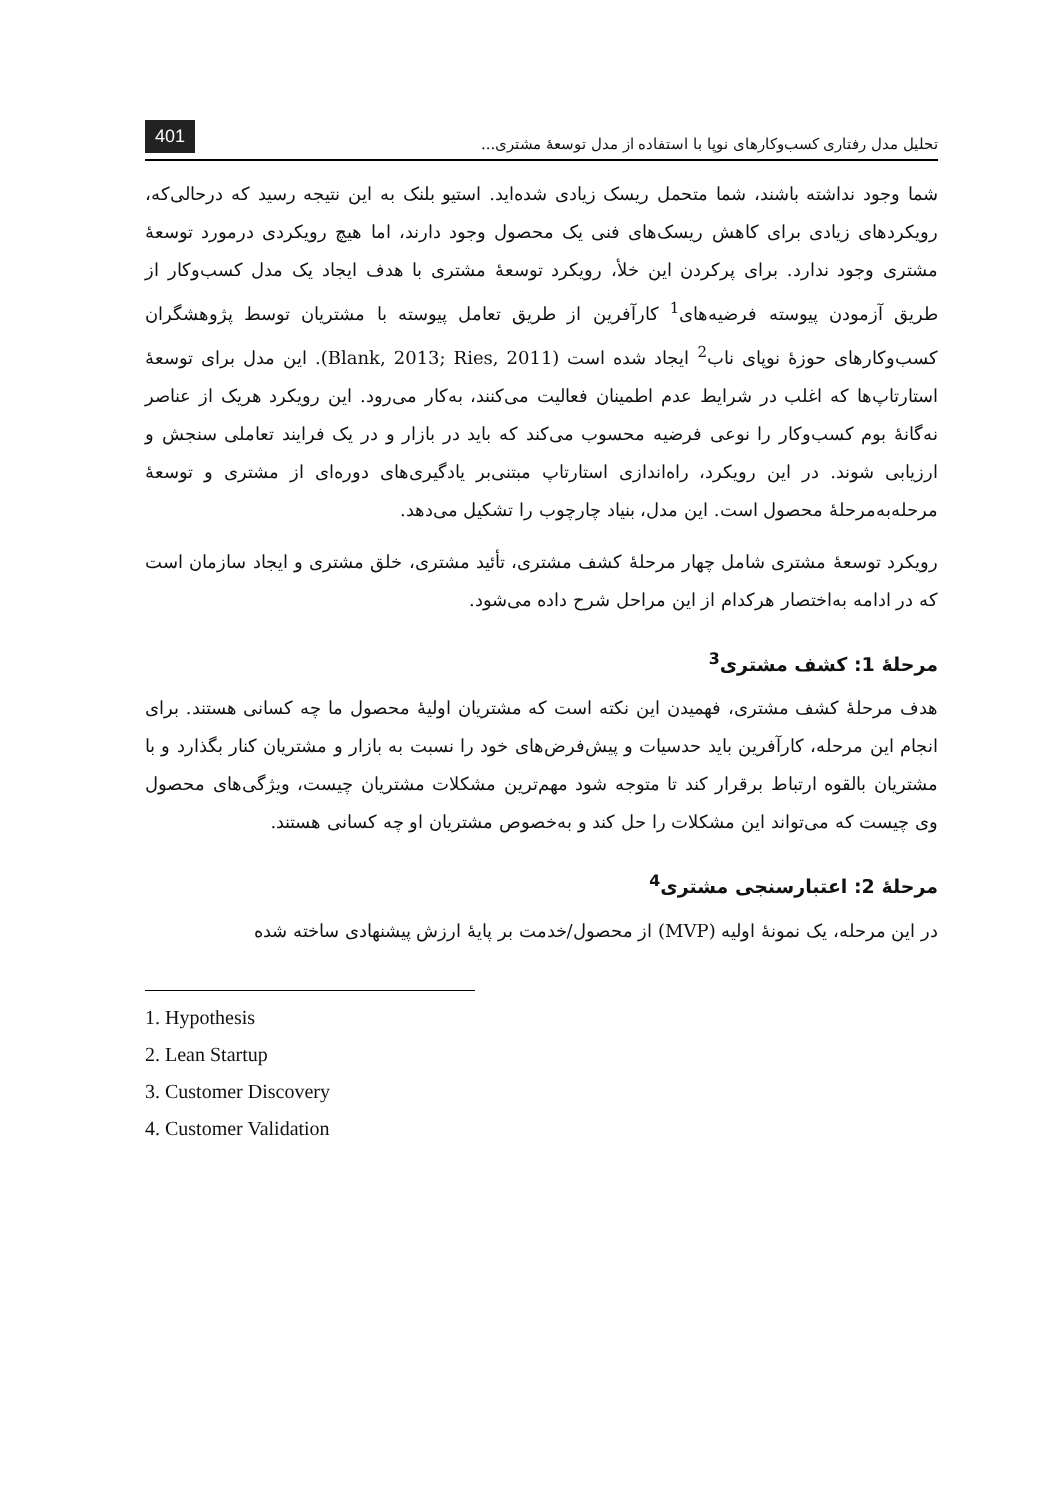تحلیل مدل رفتاری کسب‌وکارهای نوپا با استفاده از مدل توسعهٔ مشتری... 401
شما وجود نداشته باشند، شما متحمل ریسک زیادی شده‌اید. استیو بلنک به این نتیجه رسید که درحالی‌که، رویکردهای زیادی برای کاهش ریسک‌های فنی یک محصول وجود دارند، اما هیچ رویکردی درمورد توسعهٔ مشتری وجود ندارد. برای پرکردن این خلأ، رویکرد توسعهٔ مشتری با هدف ایجاد یک مدل کسب‌وکار از طریق آزمودن پیوسته فرضیه‌های<sup>1</sup> کارآفرین از طریق تعامل پیوسته با مشتریان توسط پژوهشگران کسب‌وکارهای حوزهٔ نوپای ناب<sup>2</sup> ایجاد شده است (Blank, 2013; Ries, 2011). این مدل برای توسعهٔ استارتاپ‌ها که اغلب در شرایط عدم اطمینان فعالیت می‌کنند، به‌کار می‌رود. این رویکرد هریک از عناصر نه‌گانهٔ بوم کسب‌وکار را نوعی فرضیه محسوب می‌کند که باید در بازار و در یک فرایند تعاملی سنجش و ارزیابی شوند. در این رویکرد، راه‌اندازی استارتاپ مبتنی‌بر یادگیری‌های دوره‌ای از مشتری و توسعهٔ مرحله‌به‌مرحلهٔ محصول است. این مدل، بنیاد چارچوب را تشکیل می‌دهد.
رویکرد توسعهٔ مشتری شامل چهار مرحلهٔ کشف مشتری، تأئید مشتری، خلق مشتری و ایجاد سازمان است که در ادامه به‌اختصار هرکدام از این مراحل شرح داده می‌شود.
مرحلهٔ 1: کشف مشتری<sup>3</sup>
هدف مرحلهٔ کشف مشتری، فهمیدن این نکته است که مشتریان اولیهٔ محصول ما چه کسانی هستند. برای انجام این مرحله، کارآفرین باید حدسیات و پیش‌فرض‌های خود را نسبت به بازار و مشتریان کنار بگذارد و با مشتریان بالقوه ارتباط برقرار کند تا متوجه شود مهم‌ترین مشکلات مشتریان چیست، ویژگی‌های محصول وی چیست که می‌تواند این مشکلات را حل کند و به‌خصوص مشتریان او چه کسانی هستند.
مرحلهٔ 2: اعتبارسنجی مشتری<sup>4</sup>
در این مرحله، یک نمونهٔ اولیه (MVP) از محصول/خدمت بر پایهٔ ارزش پیشنهادی ساخته شده
1. Hypothesis
2. Lean Startup
3. Customer Discovery
4. Customer Validation